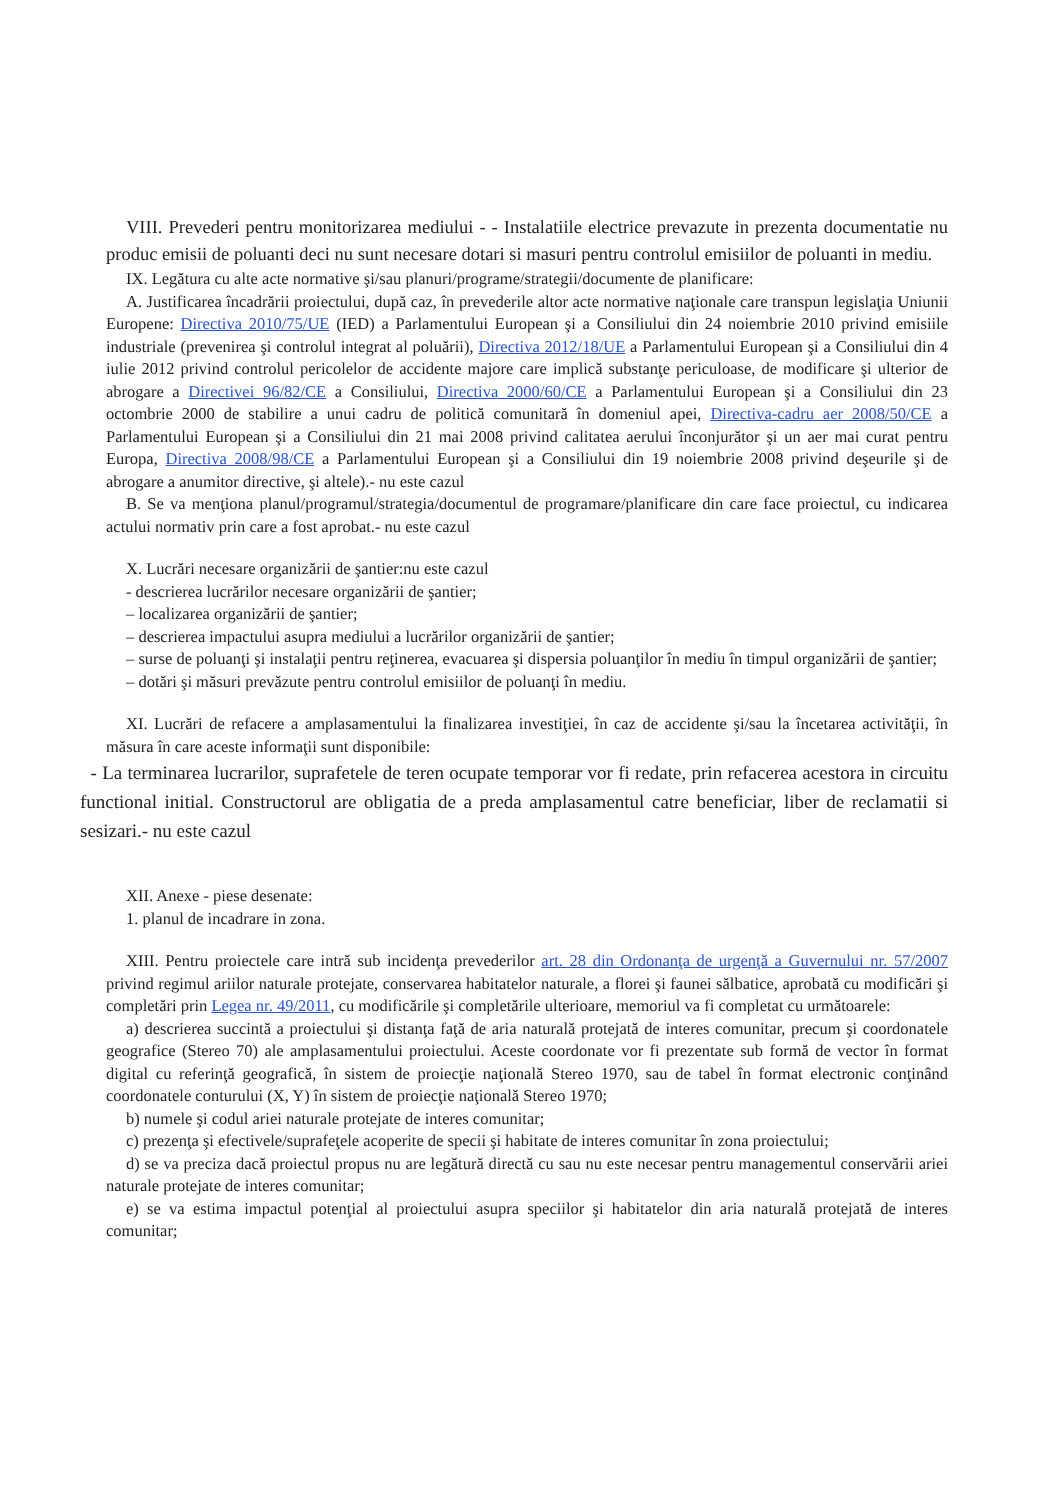VIII. Prevederi pentru monitorizarea mediului - - Instalatiile electrice prevazute in prezenta documentatie nu produc emisii de poluanti deci nu sunt necesare dotari si masuri pentru controlul emisiilor de poluanti in mediu.
IX. Legătura cu alte acte normative şi/sau planuri/programe/strategii/documente de planificare:
A. Justificarea încadrării proiectului, după caz, în prevederile altor acte normative naţionale care transpun legislaţia Uniunii Europene: Directiva 2010/75/UE (IED) a Parlamentului European şi a Consiliului din 24 noiembrie 2010 privind emisiile industriale (prevenirea şi controlul integrat al poluării), Directiva 2012/18/UE a Parlamentului European şi a Consiliului din 4 iulie 2012 privind controlul pericolelor de accidente majore care implică substanţe periculoase, de modificare şi ulterior de abrogare a Directivei 96/82/CE a Consiliului, Directiva 2000/60/CE a Parlamentului European şi a Consiliului din 23 octombrie 2000 de stabilire a unui cadru de politică comunitară în domeniul apei, Directiva-cadru aer 2008/50/CE a Parlamentului European şi a Consiliului din 21 mai 2008 privind calitatea aerului înconjurător şi un aer mai curat pentru Europa, Directiva 2008/98/CE a Parlamentului European şi a Consiliului din 19 noiembrie 2008 privind deşeurile şi de abrogare a anumitor directive, şi altele).- nu este cazul
B. Se va menţiona planul/programul/strategia/documentul de programare/planificare din care face proiectul, cu indicarea actului normativ prin care a fost aprobat.- nu este cazul
X. Lucrări necesare organizării de şantier:nu este cazul
- descrierea lucrărilor necesare organizării de şantier;
– localizarea organizării de şantier;
– descrierea impactului asupra mediului a lucrărilor organizării de şantier;
– surse de poluanţi şi instalaţii pentru reţinerea, evacuarea şi dispersia poluanţilor în mediu în timpul organizării de şantier;
– dotări şi măsuri prevăzute pentru controlul emisiilor de poluanţi în mediu.
XI. Lucrări de refacere a amplasamentului la finalizarea investiţiei, în caz de accidente şi/sau la încetarea activităţii, în măsura în care aceste informaţii sunt disponibile:
- La terminarea lucrarilor, suprafetele de teren ocupate temporar vor fi redate, prin refacerea acestora in circuitu functional initial. Constructorul are obligatia de a preda amplasamentul catre beneficiar, liber de reclamatii si sesizari.- nu este cazul
XII. Anexe - piese desenate:
1. planul de incadrare in zona.
XIII. Pentru proiectele care intră sub incidenţa prevederilor art. 28 din Ordonanţa de urgenţă a Guvernului nr. 57/2007 privind regimul ariilor naturale protejate, conservarea habitatelor naturale, a florei şi faunei sălbatice, aprobată cu modificări şi completări prin Legea nr. 49/2011, cu modificările şi completările ulterioare, memoriul va fi completat cu următoarele:
a) descrierea succintă a proiectului şi distanţa faţă de aria naturală protejată de interes comunitar, precum şi coordonatele geografice (Stereo 70) ale amplasamentului proiectului. Aceste coordonate vor fi prezentate sub formă de vector în format digital cu referinţă geografică, în sistem de proiecţie naţională Stereo 1970, sau de tabel în format electronic conţinând coordonatele conturului (X, Y) în sistem de proiecţie naţională Stereo 1970;
b) numele şi codul ariei naturale protejate de interes comunitar;
c) prezenţa şi efectivele/suprafeţele acoperite de specii şi habitate de interes comunitar în zona proiectului;
d) se va preciza dacă proiectul propus nu are legătură directă cu sau nu este necesar pentru managementul conservării ariei naturale protejate de interes comunitar;
e) se va estima impactul potenţial al proiectului asupra speciilor şi habitatelor din aria naturală protejată de interes comunitar;